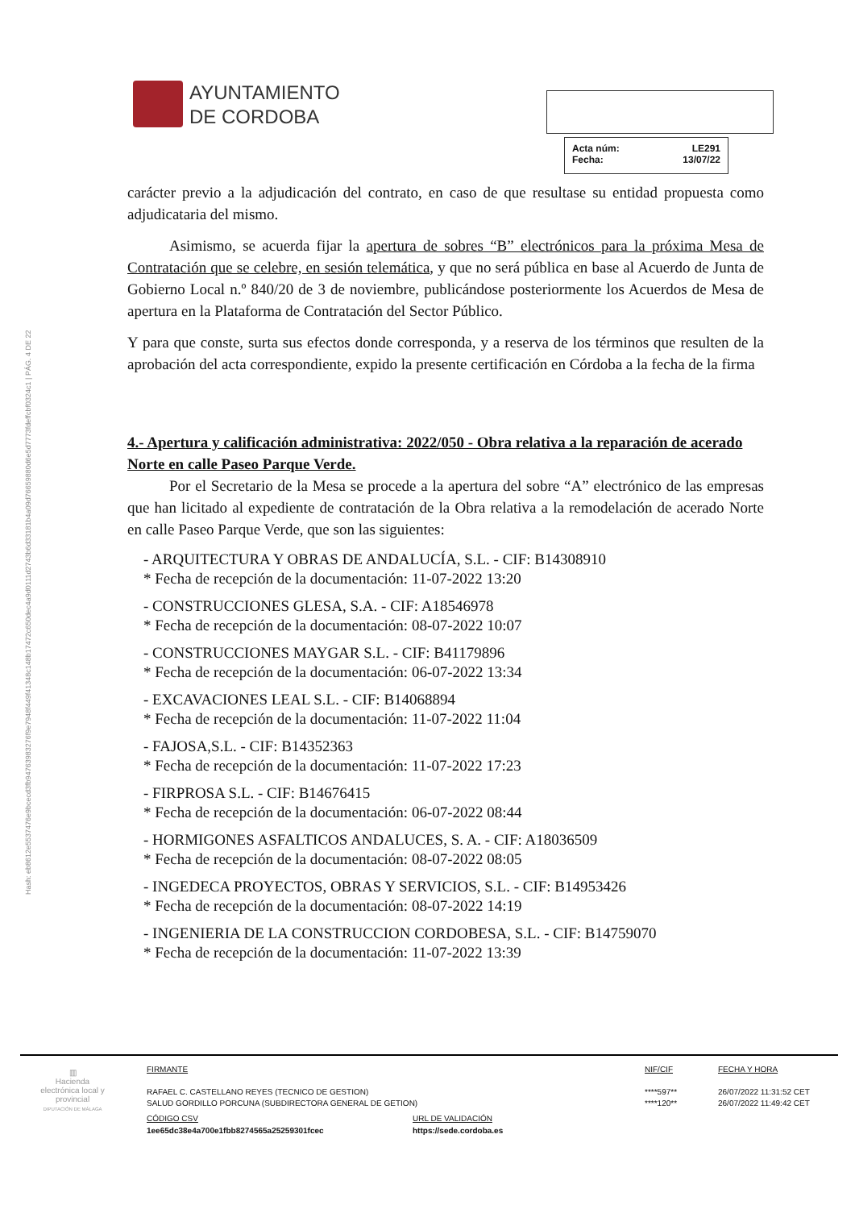Hash: eb8612e5537476e9bcecd3fb94763983276f9e7948f449f41348c148b17472c650dec4a9d0111d2743b6d33181b4a09d76659880d6e5d7773fdeffcbf0324c1 | PÁG. 4 DE 22
AYUNTAMIENTO
DE CORDOBA
Acta núm: LE291
Fecha: 13/07/22
carácter previo a la adjudicación del contrato, en caso de que resultase su entidad propuesta como adjudicataria del mismo.
Asimismo, se acuerda fijar la apertura de sobres “B” electrónicos para la próxima Mesa de Contratación que se celebre, en sesión telemática, y que no será pública en base al Acuerdo de Junta de Gobierno Local n.º 840/20 de 3 de noviembre, publicándose posteriormente los Acuerdos de Mesa de apertura en la Plataforma de Contratación del Sector Público.
Y para que conste, surta sus efectos donde corresponda, y a reserva de los términos que resulten de la aprobación del acta correspondiente, expido la presente certificación en Córdoba a la fecha de la firma
4.- Apertura y calificación administrativa: 2022/050 - Obra relativa a la reparación de acerado Norte en calle Paseo Parque Verde.
Por el Secretario de la Mesa se procede a la apertura del sobre “A” electrónico de las empresas que han licitado al expediente de contratación de la Obra relativa a la remodelación de acerado Norte en calle Paseo Parque Verde, que son las siguientes:
- ARQUITECTURA Y OBRAS DE ANDALUCÍA, S.L. - CIF: B14308910
* Fecha de recepción de la documentación: 11-07-2022 13:20
- CONSTRUCCIONES GLESA, S.A. - CIF: A18546978
* Fecha de recepción de la documentación: 08-07-2022 10:07
- CONSTRUCCIONES MAYGAR S.L. - CIF: B41179896
* Fecha de recepción de la documentación: 06-07-2022 13:34
- EXCAVACIONES LEAL S.L. - CIF: B14068894
* Fecha de recepción de la documentación: 11-07-2022 11:04
- FAJOSA,S.L. - CIF: B14352363
* Fecha de recepción de la documentación: 11-07-2022 17:23
- FIRPROSA S.L. - CIF: B14676415
* Fecha de recepción de la documentación: 06-07-2022 08:44
- HORMIGONES ASFALTICOS ANDALUCES, S. A. - CIF: A18036509
* Fecha de recepción de la documentación: 08-07-2022 08:05
- INGEDECA PROYECTOS, OBRAS Y SERVICIOS, S.L. - CIF: B14953426
* Fecha de recepción de la documentación: 08-07-2022 14:19
- INGENIERIA DE LA CONSTRUCCION CORDOBESA, S.L. - CIF: B14759070
* Fecha de recepción de la documentación: 11-07-2022 13:39
▥
Hacienda electrónica local y provincial
DIPUTACIÓN DE MÁLAGA
FIRMANTE
RAFAEL C. CASTELLANO REYES (TECNICO DE GESTION)
SALUD GORDILLO PORCUNA (SUBDIRECTORA GENERAL DE GETION)
NIF/CIF
****597**
****120**
FECHA Y HORA
26/07/2022 11:31:52 CET
26/07/2022 11:49:42 CET
CÓDIGO CSV
1ee65dc38e4a700e1fbb8274565a25259301fcec
URL DE VALIDACIÓN
https://sede.cordoba.es